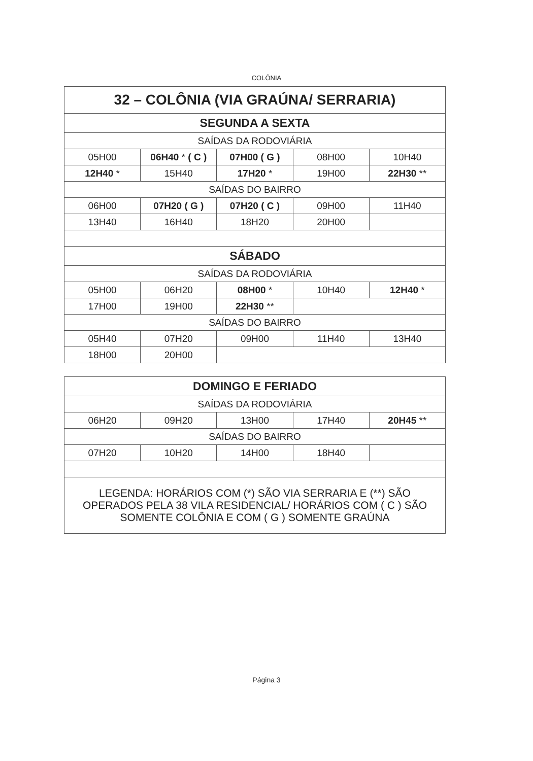COLÔNIA
| 32 – COLÔNIA (VIA GRAÚNA/ SERRARIA) | | | | |
| SEGUNDA A SEXTA | | | | |
| SAÍDAS DA RODOVIÁRIA | | | | |
| 05H00 | 06H40 * ( C ) | 07H00 ( G ) | 08H00 | 10H40 |
| 12H40 * | 15H40 | 17H20 * | 19H00 | 22H30 ** |
| SAÍDAS DO BAIRRO | | | | |
| 06H00 | 07H20 ( G ) | 07H20 ( C ) | 09H00 | 11H40 |
| 13H40 | 16H40 | 18H20 | 20H00 | |
| SÁBADO | | | | |
| SAÍDAS DA RODOVIÁRIA | | | | |
| 05H00 | 06H20 | 08H00 * | 10H40 | 12H40 * |
| 17H00 | 19H00 | 22H30 ** | | |
| SAÍDAS DO BAIRRO | | | | |
| 05H40 | 07H20 | 09H00 | 11H40 | 13H40 |
| 18H00 | 20H00 | | | |
| DOMINGO E FERIADO | | | | |
| SAÍDAS DA RODOVIÁRIA | | | | |
| 06H20 | 09H20 | 13H00 | 17H40 | 20H45 ** |
| SAÍDAS DO BAIRRO | | | | |
| 07H20 | 10H20 | 14H00 | 18H40 | |
| LEGENDA: HORÁRIOS COM (*) SÃO VIA SERRARIA E (**) SÃO OPERADOS PELA 38 VILA RESIDENCIAL/ HORÁRIOS COM ( C ) SÃO SOMENTE COLÔNIA E COM ( G ) SOMENTE GRAÚNA | | | | |
Página 3